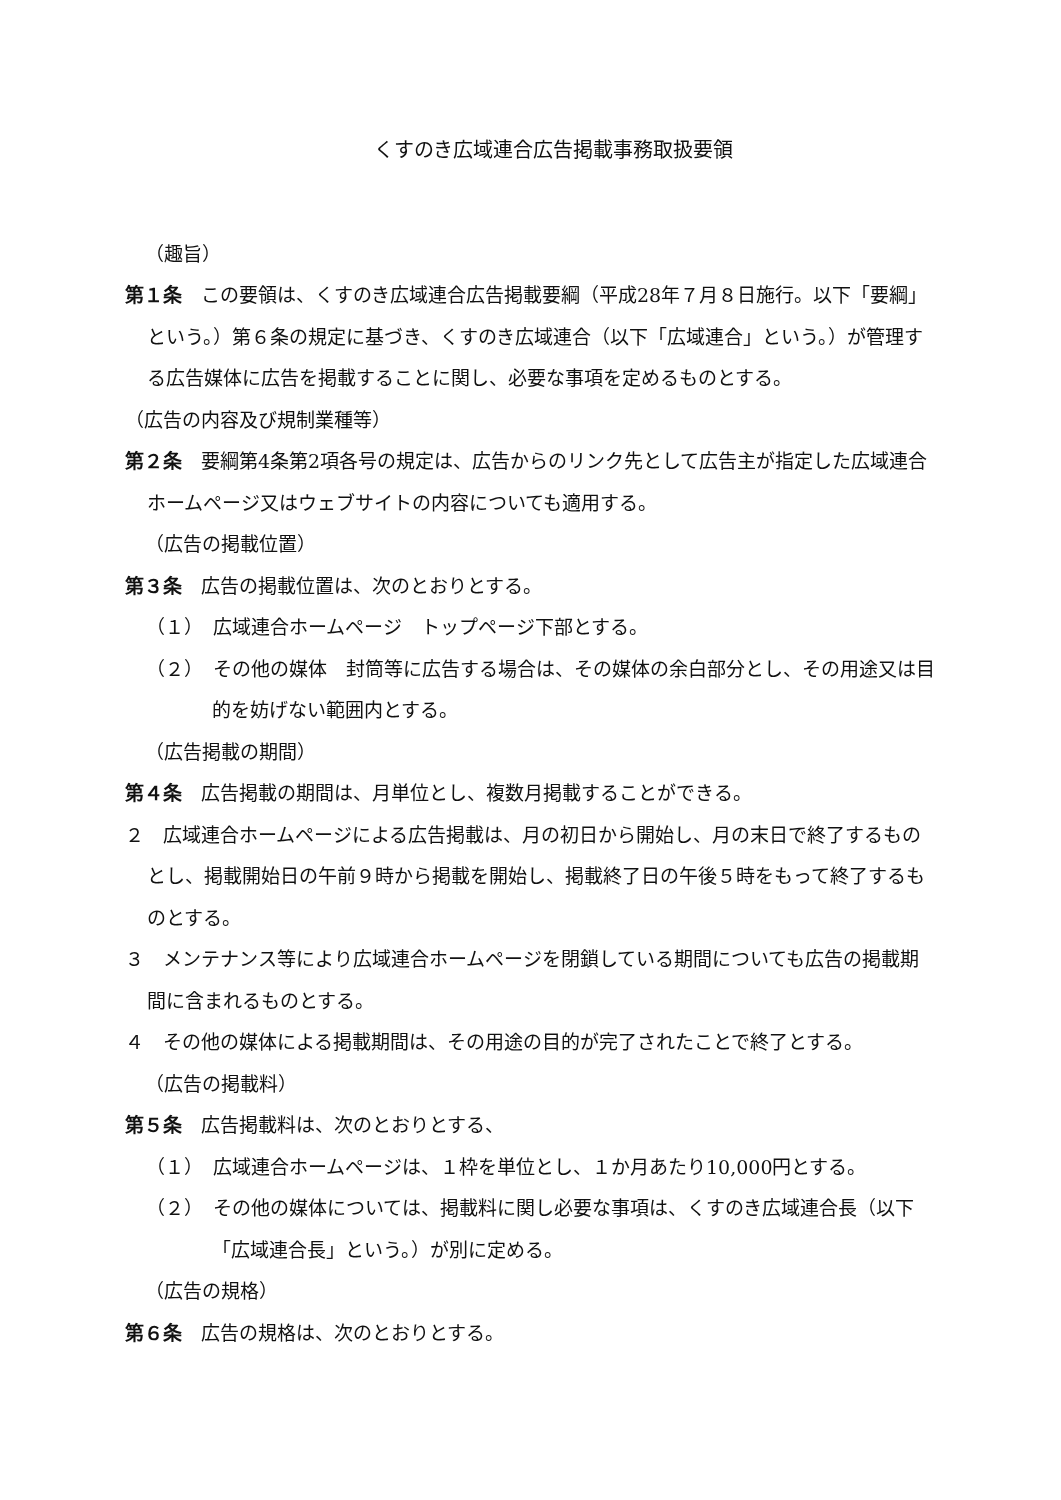くすのき広域連合広告掲載事務取扱要領
（趣旨）
第１条　この要領は、くすのき広域連合広告掲載要綱（平成28年７月８日施行。以下「要綱」という。）第６条の規定に基づき、くすのき広域連合（以下「広域連合」という。）が管理する広告媒体に広告を掲載することに関し、必要な事項を定めるものとする。
（広告の内容及び規制業種等）
第２条　要綱第4条第2項各号の規定は、広告からのリンク先として広告主が指定した広域連合ホームページ又はウェブサイトの内容についても適用する。
（広告の掲載位置）
第３条　広告の掲載位置は、次のとおりとする。
（１）　広域連合ホームページ　トップページ下部とする。
（２）　その他の媒体　封筒等に広告する場合は、その媒体の余白部分とし、その用途又は目的を妨げない範囲内とする。
（広告掲載の期間）
第４条　広告掲載の期間は、月単位とし、複数月掲載することができる。
２　広域連合ホームページによる広告掲載は、月の初日から開始し、月の末日で終了するものとし、掲載開始日の午前９時から掲載を開始し、掲載終了日の午後５時をもって終了するものとする。
３　メンテナンス等により広域連合ホームページを閉鎖している期間についても広告の掲載期間に含まれるものとする。
４　その他の媒体による掲載期間は、その用途の目的が完了されたことで終了とする。
（広告の掲載料）
第５条　広告掲載料は、次のとおりとする、
（１）　広域連合ホームページは、１枠を単位とし、１か月あたり10,000円とする。
（２）　その他の媒体については、掲載料に関し必要な事項は、くすのき広域連合長（以下「広域連合長」という。）が別に定める。
（広告の規格）
第６条　広告の規格は、次のとおりとする。